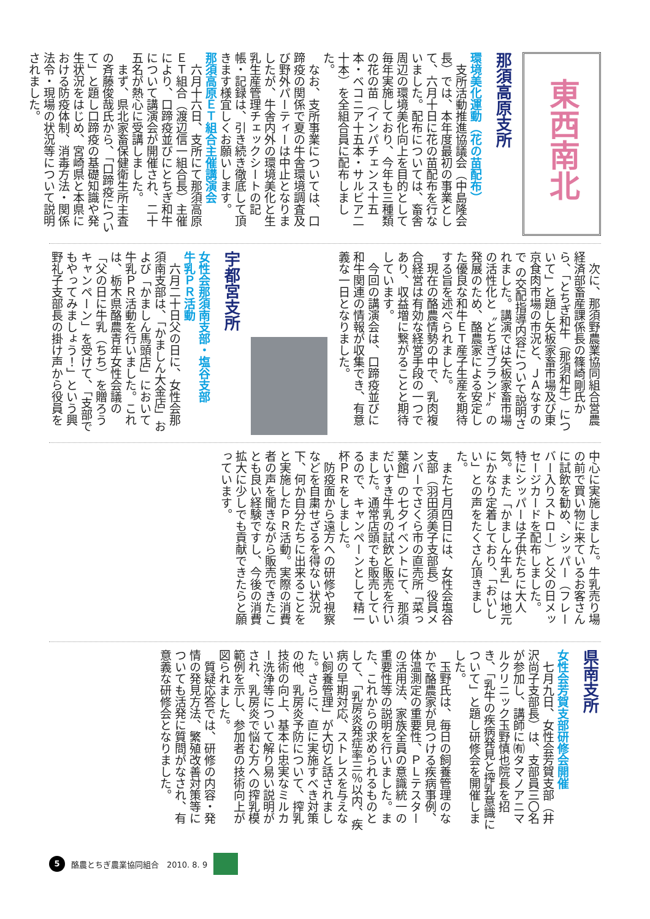東西南北
那須高原支所
環境美化運動（花の苗配布）
　支所活動推進協議会（中島隆会長）では、本年度最初の事業として、六月十日に花の苗配布を行ないました。配布については、畜舎周辺の環境美化向上を目的として毎年実施しており、今年も三種類の花の苗（インパチェンス十五本・ベコニア十五本・サルビア二十本）を全組合員に配布しました。
　なお、支所事業については、口蹄疫の関係で夏の牛舎環境調査及び野外パーティーは中止となりましたが、牛舎内外の環境美化と生乳生産管理チェックシートの記帳・記録は、引き続き徹底して頂きます様宜しくお願いします。
那須高原ＥＴ組合主催講演会
　六月十六日、支所にて那須高原ＥＴ組合（渡辺信一組合長）主催により、口蹄疫並びにとちぎ和牛について講演会が開催され、二十五名が熱心に受講しました。
　まず、県北家畜保健衛生所主査の斉藤俊哉氏から、「口蹄疫について」と題し口蹄疫の基礎知識や発生状況をはじめ、宮崎県と本県における防疫体制、消毒方法・関係法令・現場の状況等について説明されました。
　次に、那須野農業協同組合営農経済部畜産課係長の篠崎剛氏から、「とちぎ和牛（那須和牛）について」と題し矢板家畜市場及び東京食肉市場の市況と、ＪＡなすので の交配指導内容について説明されました。講演では矢板家畜市場の活性化と〝とちぎブランド〟の発展のため、酪農家による安定した優良な和牛ＥＴ産子生産を期待する旨を述べられました。
　現在の酪農情勢の中で、乳肉複合経営は有効な経営手段の一つであり、収益増に繋がることと期待しています。
　今回の講演会は、口蹄疫並びに和牛関連の情報が収集でき、有意義な一日となりました。
宇都宮支所
女性会那須南支部・塩谷支部
牛乳ＰＲ活動
　六月二十日父の日に、女性会那須南支部は、「かましん大金店」および「かましん馬頭店」において牛乳ＰＲ活動を行いました。これは、栃木県酪農青年女性会議の「父の日に牛乳（ちち）を贈ろうキャンペーン」を受けて、「支部でもやってみましょう！」という興野礼子支部長の掛け声から役員を
中心に実施しました。牛乳売り場の前で買い物に来ているお客さんに試飲を勧め、シッパー（フレーバー入りストロー）と父の日メッセージカードを配布しました。
特にシッパーは子供たちに大人気。また「かましん牛乳」は地元にかなり定着しており、「おいしい」との声をたくさん頂きました。
　また七月四日には、女性会塩谷支部（羽田須美子支部長）役員メンバーでさくら市の直売所「菜っ葉館」の七夕イベントにて、那須だいすき牛乳の試飲と販売を行いました。通常店頭でも販売しているので、キャンペーンとして精一杯ＰＲをしました。
　防疫面から遠方への研修や視察などを自粛せざるを得ない状況下、何か自分たちに出来ることをと実施したＰＲ活動。実際の消費者の声を聞きながら販売できたことも良い経験ですし、今後の消費拡大に少しでも貢献できたらと願っています。
県南支所
女性会芳賀支部研修会開催
　七月九日、女性会芳賀支部（井沢尚子支部長）は、支部員三〇名が参加し、講師に㈲タマノアニマルクリニック玉野慎也院長を招き、「乳牛の疾病発見と搾乳意識について」と題し研修会を開催しました。
　玉野氏は、毎日の飼養管理のなかで酪農家が見つける疾病事例、体温測定の重要性、ＰＬテスターの活用法、家族全員の意識統一の重要性等の説明を行いました。また、これからの求められるものとして、「乳房炎発症率三％以内、疾病の早期対応、ストレスを与えない飼養管理」が大切と話されました。さらに、直に実施すべき対策の他、乳房炎予防について、搾乳技術の向上、基本に忠実なミルカー洗浄等について解り易い説明がされ、乳房炎で悩む方への搾乳模範例を示し、参加者の技術向上が図られました。
　質疑応答では、研修の内容・発情の発見方法、繁殖改善対策等についても活発に質問がなされ、有意義な研修会となりました。
5 酪農とちぎ農業協同組合　2010. 8. 9